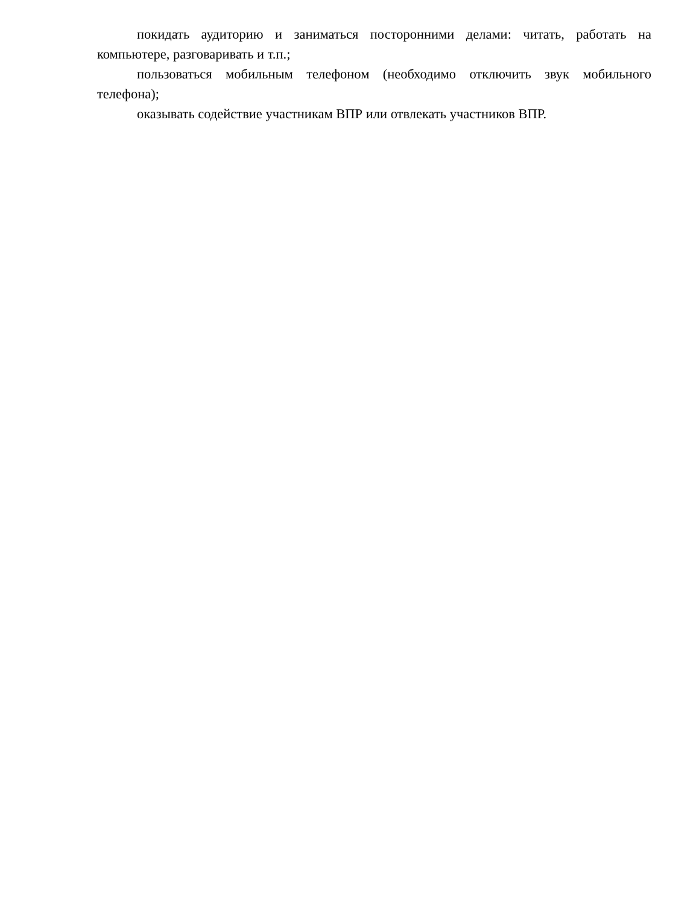покидать аудиторию и заниматься посторонними делами: читать, работать на компьютере, разговаривать и т.п.;
пользоваться мобильным телефоном (необходимо отключить звук мобильного телефона);
оказывать содействие участникам ВПР или отвлекать участников ВПР.